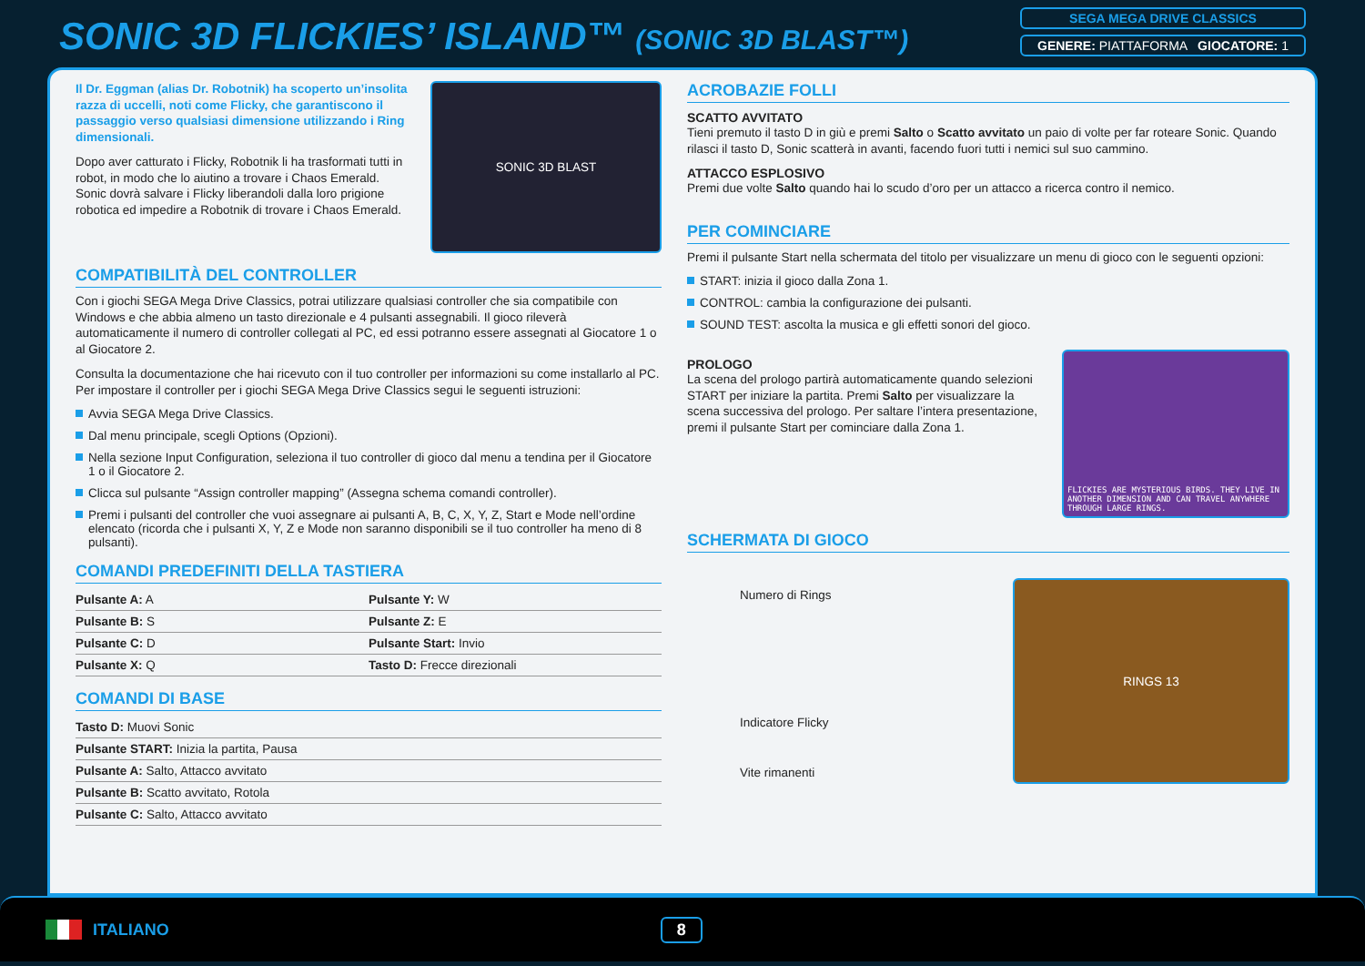SONIC 3D FLICKIES’ ISLAND™ (SONIC 3D BLAST™)
SEGA MEGA DRIVE CLASSICS
GENERE: PIATTAFORMA GIOCATORE: 1
Il Dr. Eggman (alias Dr. Robotnik) ha scoperto un’insolita razza di uccelli, noti come Flicky, che garantiscono il passaggio verso qualsiasi dimensione utilizzando i Ring dimensionali.
Dopo aver catturato i Flicky, Robotnik li ha trasformati tutti in robot, in modo che lo aiutino a trovare i Chaos Emerald. Sonic dovrà salvare i Flicky liberandoli dalla loro prigione robotica ed impedire a Robotnik di trovare i Chaos Emerald.
SONIC 3D BLAST
COMPATIBILITÀ DEL CONTROLLER
Con i giochi SEGA Mega Drive Classics, potrai utilizzare qualsiasi controller che sia compatibile con Windows e che abbia almeno un tasto direzionale e 4 pulsanti assegnabili. Il gioco rileverà automaticamente il numero di controller collegati al PC, ed essi potranno essere assegnati al Giocatore 1 o al Giocatore 2.
Consulta la documentazione che hai ricevuto con il tuo controller per informazioni su come installarlo al PC. Per impostare il controller per i giochi SEGA Mega Drive Classics segui le seguenti istruzioni:
Avvia SEGA Mega Drive Classics.
Dal menu principale, scegli Options (Opzioni).
Nella sezione Input Configuration, seleziona il tuo controller di gioco dal menu a tendina per il Giocatore 1 o il Giocatore 2.
Clicca sul pulsante “Assign controller mapping” (Assegna schema comandi controller).
Premi i pulsanti del controller che vuoi assegnare ai pulsanti A, B, C, X, Y, Z, Start e Mode nell’ordine elencato (ricorda che i pulsanti X, Y, Z e Mode non saranno disponibili se il tuo controller ha meno di 8 pulsanti).
COMANDI PREDEFINITI DELLA TASTIERA
| Pulsante A: A | Pulsante Y: W |
| Pulsante B: S | Pulsante Z: E |
| Pulsante C: D | Pulsante Start: Invio |
| Pulsante X: Q | Tasto D: Frecce direzionali |
COMANDI DI BASE
| Tasto D: Muovi Sonic |
| Pulsante START: Inizia la partita, Pausa |
| Pulsante A: Salto, Attacco avvitato |
| Pulsante B: Scatto avvitato, Rotola |
| Pulsante C: Salto, Attacco avvitato |
ACROBAZIE FOLLI
SCATTO AVVITATO
Tieni premuto il tasto D in giù e premi Salto o Scatto avvitato un paio di volte per far roteare Sonic. Quando rilasci il tasto D, Sonic scatterà in avanti, facendo fuori tutti i nemici sul suo cammino.
ATTACCO ESPLOSIVO
Premi due volte Salto quando hai lo scudo d’oro per un attacco a ricerca contro il nemico.
PER COMINCIARE
Premi il pulsante Start nella schermata del titolo per visualizzare un menu di gioco con le seguenti opzioni:
START: inizia il gioco dalla Zona 1.
CONTROL: cambia la configurazione dei pulsanti.
SOUND TEST: ascolta la musica e gli effetti sonori del gioco.
PROLOGO
La scena del prologo partirà automaticamente quando selezioni START per iniziare la partita. Premi Salto per visualizzare la scena successiva del prologo. Per saltare l’intera presentazione, premi il pulsante Start per cominciare dalla Zona 1.
FLICKIES ARE MYSTERIOUS BIRDS. THEY LIVE IN ANOTHER DIMENSION AND CAN TRAVEL ANYWHERE THROUGH LARGE RINGS.
SCHERMATA DI GIOCO
Numero di Rings
Indicatore Flicky
Vite rimanenti
RINGS 13
ITALIANO 8